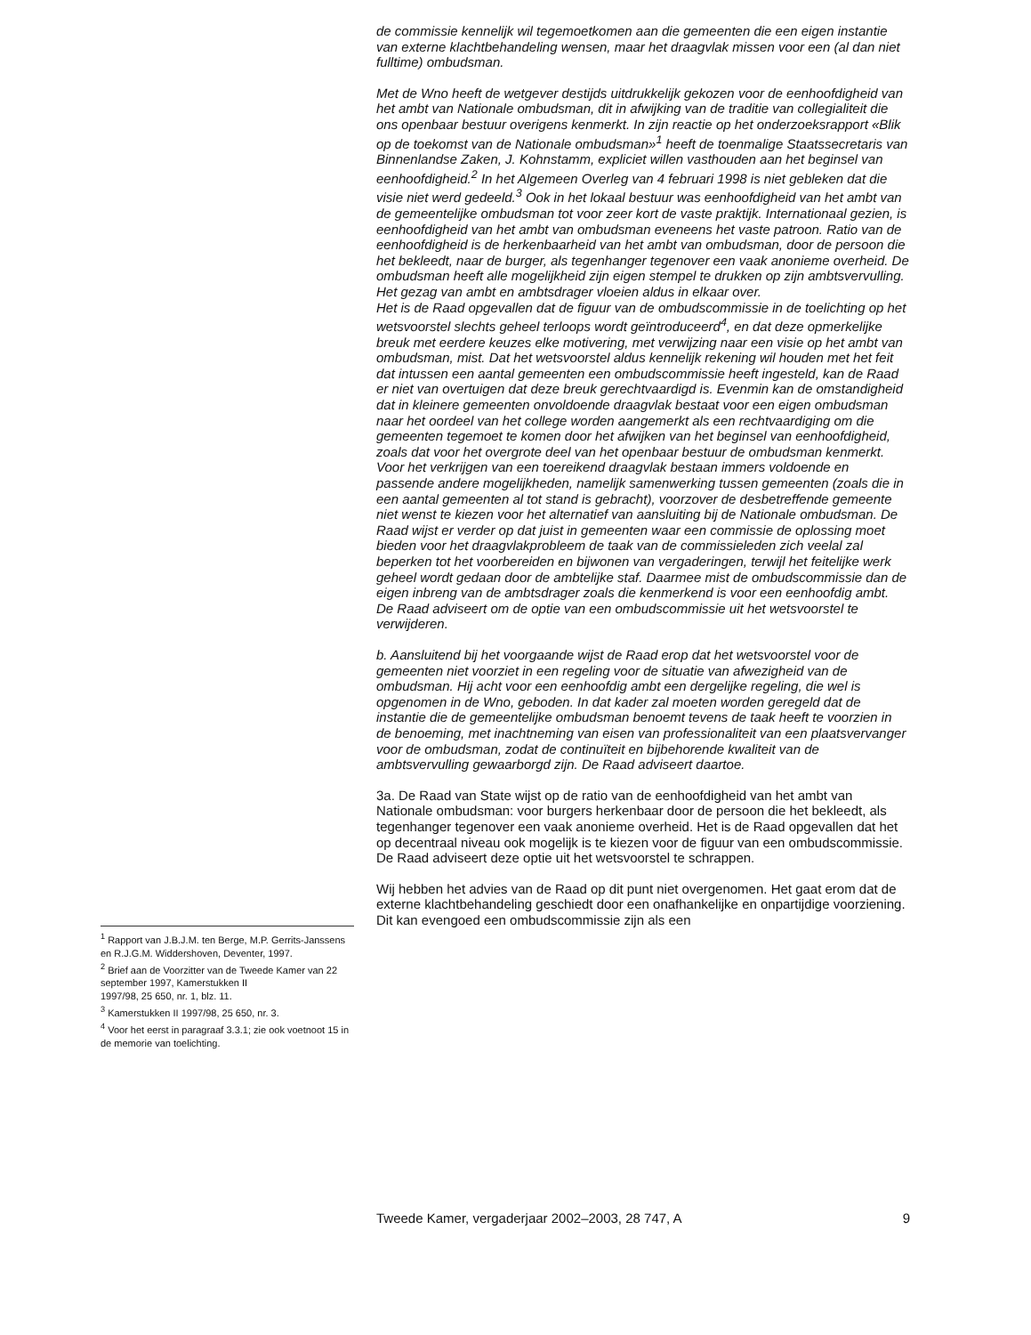de commissie kennelijk wil tegemoetkomen aan die gemeenten die een eigen instantie van externe klachtbehandeling wensen, maar het draagvlak missen voor een (al dan niet fulltime) ombudsman.
Met de Wno heeft de wetgever destijds uitdrukkelijk gekozen voor de eenhoofdigheid van het ambt van Nationale ombudsman, dit in afwijking van de traditie van collegialiteit die ons openbaar bestuur overigens kenmerkt. In zijn reactie op het onderzoeksrapport «Blik op de toekomst van de Nationale ombudsman»<sup>1</sup> heeft de toenmalige Staatssecretaris van Binnenlandse Zaken, J. Kohnstamm, expliciet willen vasthouden aan het beginsel van eenhoofdigheid.<sup>2</sup> In het Algemeen Overleg van 4 februari 1998 is niet gebleken dat die visie niet werd gedeeld.<sup>3</sup> Ook in het lokaal bestuur was eenhoofdigheid van het ambt van de gemeentelijke ombudsman tot voor zeer kort de vaste praktijk. Internationaal gezien, is eenhoofdigheid van het ambt van ombudsman eveneens het vaste patroon. Ratio van de eenhoofdigheid is de herkenbaarheid van het ambt van ombudsman, door de persoon die het bekleedt, naar de burger, als tegenhanger tegenover een vaak anonieme overheid. De ombudsman heeft alle mogelijkheid zijn eigen stempel te drukken op zijn ambtsvervulling. Het gezag van ambt en ambtsdrager vloeien aldus in elkaar over.
Het is de Raad opgevallen dat de figuur van de ombudscommissie in de toelichting op het wetsvoorstel slechts geheel terloops wordt geïntroduceerd<sup>4</sup>, en dat deze opmerkelijke breuk met eerdere keuzes elke motivering, met verwijzing naar een visie op het ambt van ombudsman, mist. Dat het wetsvoorstel aldus kennelijk rekening wil houden met het feit dat intussen een aantal gemeenten een ombudscommissie heeft ingesteld, kan de Raad er niet van overtuigen dat deze breuk gerechtvaardigd is. Evenmin kan de omstandigheid dat in kleinere gemeenten onvoldoende draagvlak bestaat voor een eigen ombudsman naar het oordeel van het college worden aangemerkt als een rechtvaardiging om die gemeenten tegemoet te komen door het afwijken van het beginsel van eenhoofdigheid, zoals dat voor het overgrote deel van het openbaar bestuur de ombudsman kenmerkt. Voor het verkrijgen van een toereikend draagvlak bestaan immers voldoende en passende andere mogelijkheden, namelijk samenwerking tussen gemeenten (zoals die in een aantal gemeenten al tot stand is gebracht), voorzover de desbetreffende gemeente niet wenst te kiezen voor het alternatief van aansluiting bij de Nationale ombudsman. De Raad wijst er verder op dat juist in gemeenten waar een commissie de oplossing moet bieden voor het draagvlakprobleem de taak van de commissieleden zich veelal zal beperken tot het voorbereiden en bijwonen van vergaderingen, terwijl het feitelijke werk geheel wordt gedaan door de ambtelijke staf. Daarmee mist de ombudscommissie dan de eigen inbreng van de ambtsdrager zoals die kenmerkend is voor een eenhoofdig ambt.
De Raad adviseert om de optie van een ombudscommissie uit het wetsvoorstel te verwijderen.
b. Aansluitend bij het voorgaande wijst de Raad erop dat het wetsvoorstel voor de gemeenten niet voorziet in een regeling voor de situatie van afwezigheid van de ombudsman. Hij acht voor een eenhoofdig ambt een dergelijke regeling, die wel is opgenomen in de Wno, geboden. In dat kader zal moeten worden geregeld dat de instantie die de gemeentelijke ombudsman benoemt tevens de taak heeft te voorzien in de benoeming, met inachtneming van eisen van professionaliteit van een plaatsvervanger voor de ombudsman, zodat de continuïteit en bijbehorende kwaliteit van de ambtsvervulling gewaarborgd zijn. De Raad adviseert daartoe.
3a. De Raad van State wijst op de ratio van de eenhoofdigheid van het ambt van Nationale ombudsman: voor burgers herkenbaar door de persoon die het bekleedt, als tegenhanger tegenover een vaak anonieme overheid. Het is de Raad opgevallen dat het op decentraal niveau ook mogelijk is te kiezen voor de figuur van een ombudscommissie. De Raad adviseert deze optie uit het wetsvoorstel te schrappen.
Wij hebben het advies van de Raad op dit punt niet overgenomen. Het gaat erom dat de externe klachtbehandeling geschiedt door een onafhankelijke en onpartijdige voorziening. Dit kan evengoed een ombudscommissie zijn als een
<sup>1</sup> Rapport van J.B.J.M. ten Berge, M.P. Gerrits-Janssens en R.J.G.M. Widdershoven, Deventer, 1997.
<sup>2</sup> Brief aan de Voorzitter van de Tweede Kamer van 22 september 1997, Kamerstukken II
1997/98, 25 650, nr. 1, blz. 11.
<sup>3</sup> Kamerstukken II 1997/98, 25 650, nr. 3.
<sup>4</sup> Voor het eerst in paragraaf 3.3.1; zie ook voetnoot 15 in de memorie van toelichting.
Tweede Kamer, vergaderjaar 2002–2003, 28 747, A 9